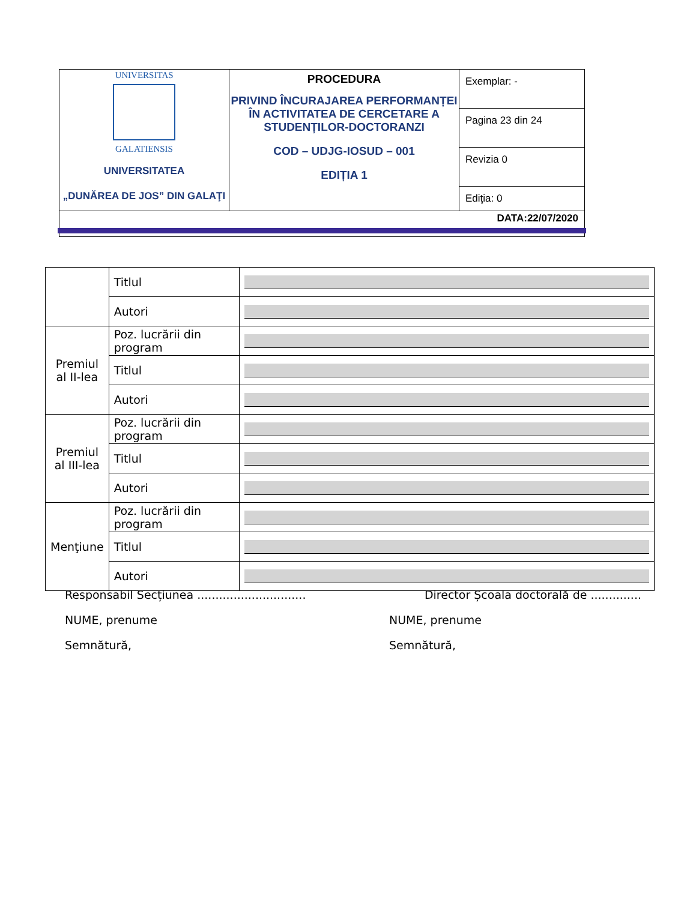| UNIVERSITAS GALATIENSIS UNIVERSITATEA „DUNĂREA DE JOS” DIN GALAŢI | PROCEDURA PRIVIND ÎNCURAJAREA PERFORMANȚEI ÎN ACTIVITATEA DE CERCETARE A STUDENȚILOR-DOCTORANZI COD – UDJG-IOSUD – 001 EDIȚIA 1 | Exemplar: - |
| | | Pagina 23 din 24 |
| | | Revizia 0 |
| | | Ediţia: 0 |
| DATA:22/07/2020 | | |
| | Titlul | |
| | Autori | |
| Premiul al II-lea | Poz. lucrării din program | |
| | Titlul | |
| | Autori | |
| Premiul al III-lea | Poz. lucrării din program | |
| | Titlul | |
| | Autori | |
| Menţiune | Poz. lucrării din program | |
| | Titlul | |
| | Autori | |
Responsabil Secțiunea .............................. Director Școala doctorală de ..............
NUME, prenume NUME, prenume
Semnătură, Semnătură,